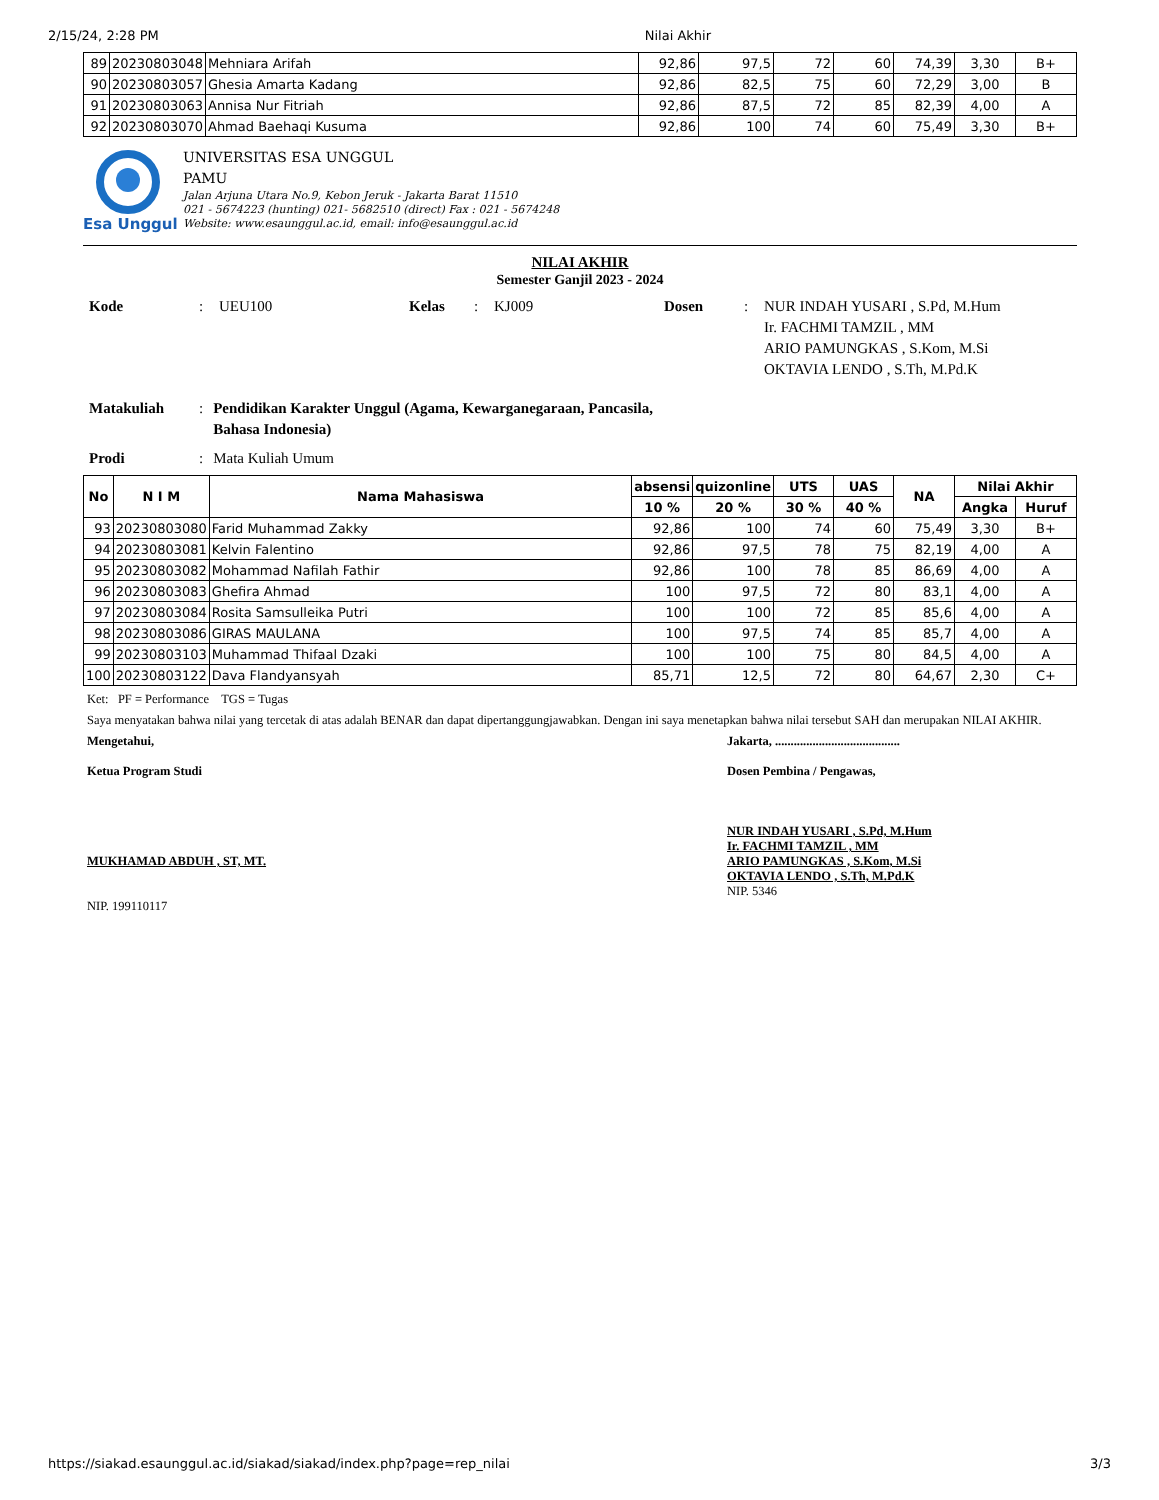2/15/24, 2:28 PM Nilai Akhir
| 89 | 20230803048 | Mehniara Arifah | 92,86 | 97,5 | 72 | 60 | 74,39 | 3,30 | B+ |
| 90 | 20230803057 | Ghesia Amarta Kadang | 92,86 | 82,5 | 75 | 60 | 72,29 | 3,00 | B |
| 91 | 20230803063 | Annisa Nur Fitriah | 92,86 | 87,5 | 72 | 85 | 82,39 | 4,00 | A |
| 92 | 20230803070 | Ahmad Baehaqi Kusuma | 92,86 | 100 | 74 | 60 | 75,49 | 3,30 | B+ |
Esa Unggul
UNIVERSITAS ESA UNGGUL
PAMU
Jalan Arjuna Utara No.9, Kebon Jeruk - Jakarta Barat 11510
021 - 5674223 (hunting) 021- 5682510 (direct) Fax : 021 - 5674248
Website: www.esaunggul.ac.id, email: info@esaunggul.ac.id
NILAI AKHIR
Semester Ganjil 2023 - 2024
| Kode | : | UEU100 | Kelas | : | KJ009 | Dosen | : | NUR INDAH YUSARI , S.Pd, M.Hum Ir. FACHMI TAMZIL , MM ARIO PAMUNGKAS , S.Kom, M.Si OKTAVIA LENDO , S.Th, M.Pd.K |
| Matakuliah | : | Pendidikan Karakter Unggul (Agama, Kewarganegaraan, Pancasila, Bahasa Indonesia) |
| Prodi | : | Mata Kuliah Umum |
| No | N I M | Nama Mahasiswa | absensi | quizonline | UTS | UAS | NA | Nilai Akhir | |
| --- | --- | --- | --- | --- | --- | --- | --- | --- | --- |
| | | | 10 % | 20 % | 30 % | 40 % | | Angka | Huruf |
| 93 | 20230803080 | Farid Muhammad Zakky | 92,86 | 100 | 74 | 60 | 75,49 | 3,30 | B+ |
| 94 | 20230803081 | Kelvin Falentino | 92,86 | 97,5 | 78 | 75 | 82,19 | 4,00 | A |
| 95 | 20230803082 | Mohammad Nafilah Fathir | 92,86 | 100 | 78 | 85 | 86,69 | 4,00 | A |
| 96 | 20230803083 | Ghefira Ahmad | 100 | 97,5 | 72 | 80 | 83,1 | 4,00 | A |
| 97 | 20230803084 | Rosita Samsulleika Putri | 100 | 100 | 72 | 85 | 85,6 | 4,00 | A |
| 98 | 20230803086 | GIRAS MAULANA | 100 | 97,5 | 74 | 85 | 85,7 | 4,00 | A |
| 99 | 20230803103 | Muhammad Thifaal Dzaki | 100 | 100 | 75 | 80 | 84,5 | 4,00 | A |
| 100 | 20230803122 | Dava Flandyansyah | 85,71 | 12,5 | 72 | 80 | 64,67 | 2,30 | C+ |
Ket: PF = Performance TGS = Tugas
Saya menyatakan bahwa nilai yang tercetak di atas adalah BENAR dan dapat dipertanggungjawabkan. Dengan ini saya menetapkan bahwa nilai tersebut SAH dan merupakan NILAI AKHIR.
Mengetahui,
Ketua Program Studi
MUKHAMAD ABDUH , ST, MT.
NIP. 199110117
Jakarta, ........................................
Dosen Pembina / Pengawas,
NUR INDAH YUSARI , S.Pd, M.Hum
Ir. FACHMI TAMZIL , MM
ARIO PAMUNGKAS , S.Kom, M.Si
OKTAVIA LENDO , S.Th, M.Pd.K
NIP. 5346
https://siakad.esaunggul.ac.id/siakad/siakad/index.php?page=rep_nilai 3/3